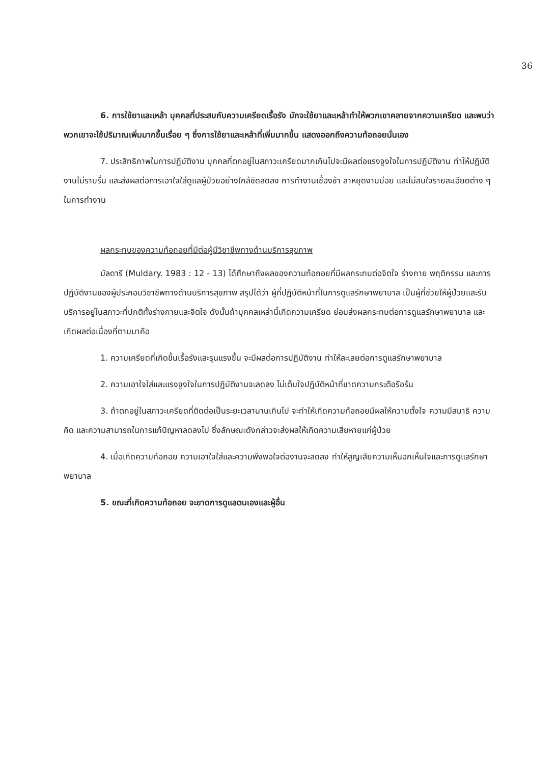36
6. การใช้ยาและเหล้า บุคคลที่ประสบกับความเครียดเรื้อรัง มักจะใช้ยาและเหล้าทำให้พวกเขาคลายจากความเครียด และพบว่าพวกเขาจะใช้ปริมาณเพิ่มมากขึ้นเรื่อย ๆ ซึ่งการใช้ยาและเหล้าที่เพิ่มมากขึ้น แสดงออกถึงความท้อถอยนั่นเอง
7. ประสิทธิภาพในการปฏิบัติงาน บุคคลที่ตกอยู่ในสภาวะเครียดมากเกินไปจะมีผลต่อแรงจูงใจในการปฏิบัติงาน ทำให้ปฏิบัติงานไม่ราบรื่น และส่งผลต่อการเอาใจใส่ดูแลผู้ป่วยอย่างใกล้ชิดลดลง การทำงานเชื่องช้า ลาหยุดงานบ่อย และไม่สนใจรายละเอียดต่าง ๆ ในการทำงาน
ผลกระทบของความท้อถอยที่มีต่อผู้มีวิชาชีพทางด้านบริการสุขภาพ
มัลดารี (Muldary. 1983 : 12 - 13) ได้ศึกษาถึงผลของความท้อถอยที่มีผลกระทบต่อจิตใจ ร่างกาย พฤติกรรม และการปฏิบัติงานของผู้ประกอบวิชาชีพทางด้านบริการสุขภาพ สรุปได้ว่า ผู้ที่ปฏิบัติหน้าที่ในการดูแลรักษาพยาบาล เป็นผู้ที่ช่วยให้ผู้ป่วยและรับบริการอยู่ในสภาวะที่ปกติทั้งร่างกายและจิตใจ ดังนั้นถ้าบุคคลเหล่านี้เกิดความเครียด ย่อมส่งผลกระทบต่อการดูแลรักษาพยาบาล และเกิดผลต่อเนื่องที่ตามมาคือ
1. ความเครียดที่เกิดขึ้นเรื้อรังและรุนแรงขึ้น จะมีผลต่อการปฏิบัติงาน ทำให้ละเลยต่อการดูแลรักษาพยาบาล
2. ความเอาใจใส่และแรงจูงใจในการปฏิบัติงานจะลดลง ไม่เต็มใจปฏิบัติหน้าที่ขาดความกระตือรือร้น
3. ถ้าตกอยู่ในสภาวะเครียดที่ติดต่อเป็นระยะเวลานานเกินไป จะทำให้เกิดความท้อถอยมีผลให้ความตั้งใจ ความมีสมาธิ ความคิด และความสามารถในการแก้ปัญหาลดลงไป ซึ่งลักษณะดังกล่าวจะส่งผลให้เกิดความเสียหายแก่ผู้ป่วย
4. เมื่อเกิดความท้อถอย ความเอาใจใส่และความพึงพอใจต่องานจะลดลง ทำให้สูญเสียความเห็นอกเห็นใจและการดูแลรักษาพยาบาล
5. ขณะที่เกิดความท้อถอย จะขาดการดูแลตนเองและผู้อื่น